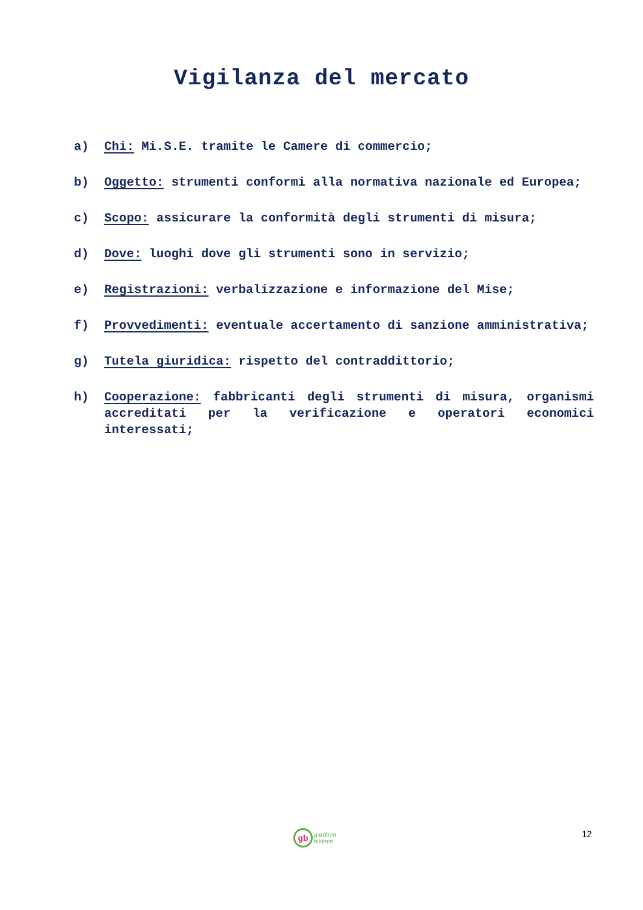Vigilanza del mercato
a) Chi: Mi.S.E. tramite le Camere di commercio;
b) Oggetto: strumenti conformi alla normativa nazionale ed Europea;
c) Scopo: assicurare la conformità degli strumenti di misura;
d) Dove: luoghi dove gli strumenti sono in servizio;
e) Registrazioni: verbalizzazione e informazione del Mise;
f) Provvedimenti: eventuale accertamento di sanzione amministrativa;
g) Tutela giuridica: rispetto del contraddittorio;
h) Cooperazione: fabbricanti degli strumenti di misura, organismi accreditati per la verificazione e operatori economici interessati;
gb
gardhen
bilance
12